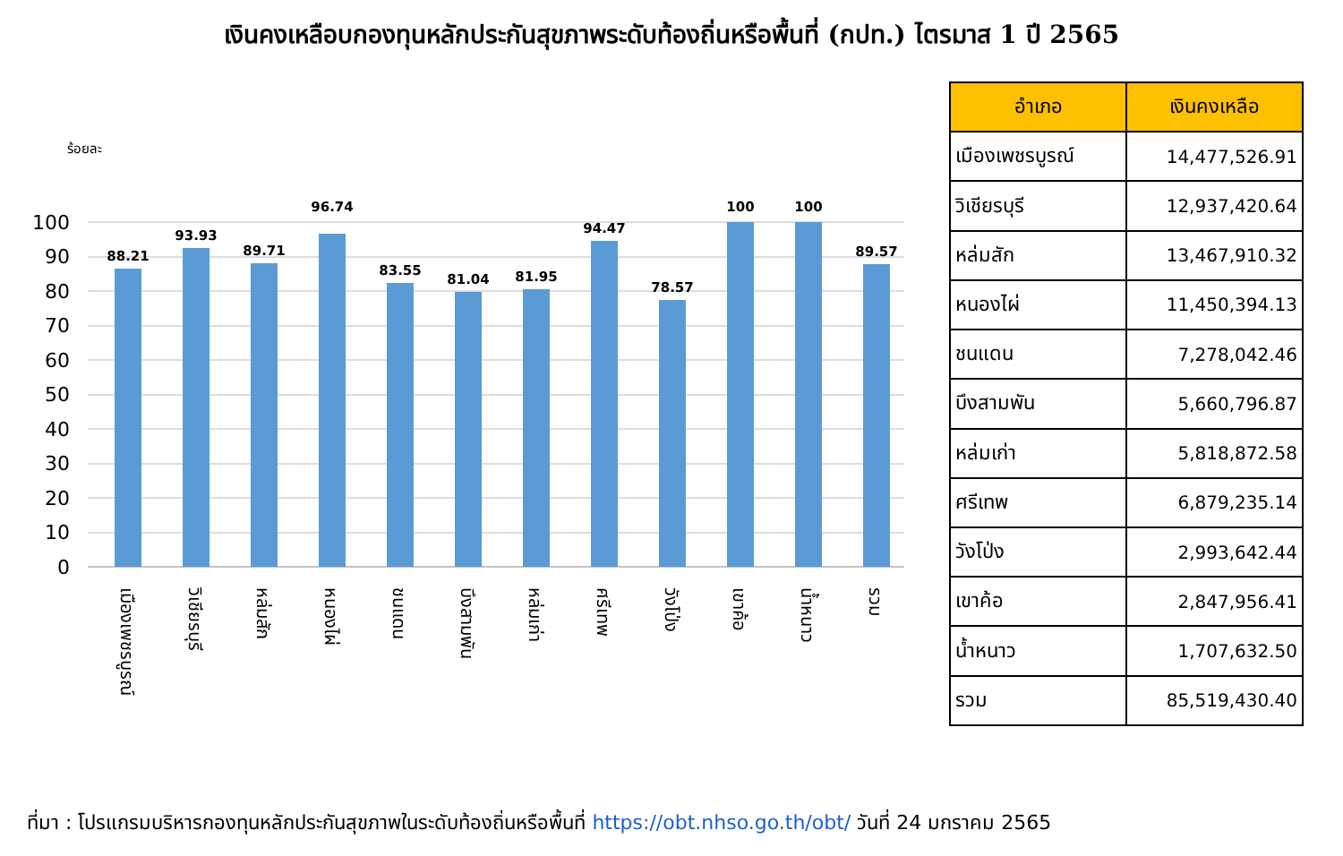เงินคงเหลือบกองทุนหลักประกันสุขภาพระดับท้องถิ่นหรือพื้นที่ (กปท.) ไตรมาส 1 ปี 2565
ร้อยละ
100
90
80
70
60
50
40
30
20
10
0
88.21
93.93
89.71
96.74
83.55
81.04
81.95
94.47
78.57
100
100
89.57
เมืองเพชรบูรณ์
วิเชียรบุรี
หล่มสัก
หนองไผ่
ชนแดน
บึงสามพัน
หล่มเก่า
ศรีเทพ
วังโป่ง
เขาค้อ
น้ำหนาว
รวม
| อำเภอ | เงินคงเหลือ |
| --- | --- |
| เมืองเพชรบูรณ์ | 14,477,526.91 |
| วิเชียรบุรี | 12,937,420.64 |
| หล่มสัก | 13,467,910.32 |
| หนองไผ่ | 11,450,394.13 |
| ชนแดน | 7,278,042.46 |
| บึงสามพัน | 5,660,796.87 |
| หล่มเก่า | 5,818,872.58 |
| ศรีเทพ | 6,879,235.14 |
| วังโป่ง | 2,993,642.44 |
| เขาค้อ | 2,847,956.41 |
| น้ำหนาว | 1,707,632.50 |
| รวม | 85,519,430.40 |
ที่มา : โปรแกรมบริหารกองทุนหลักประกันสุขภาพในระดับท้องถิ่นหรือพื้นที่ https://obt.nhso.go.th/obt/ วันที่ 24 มกราคม 2565